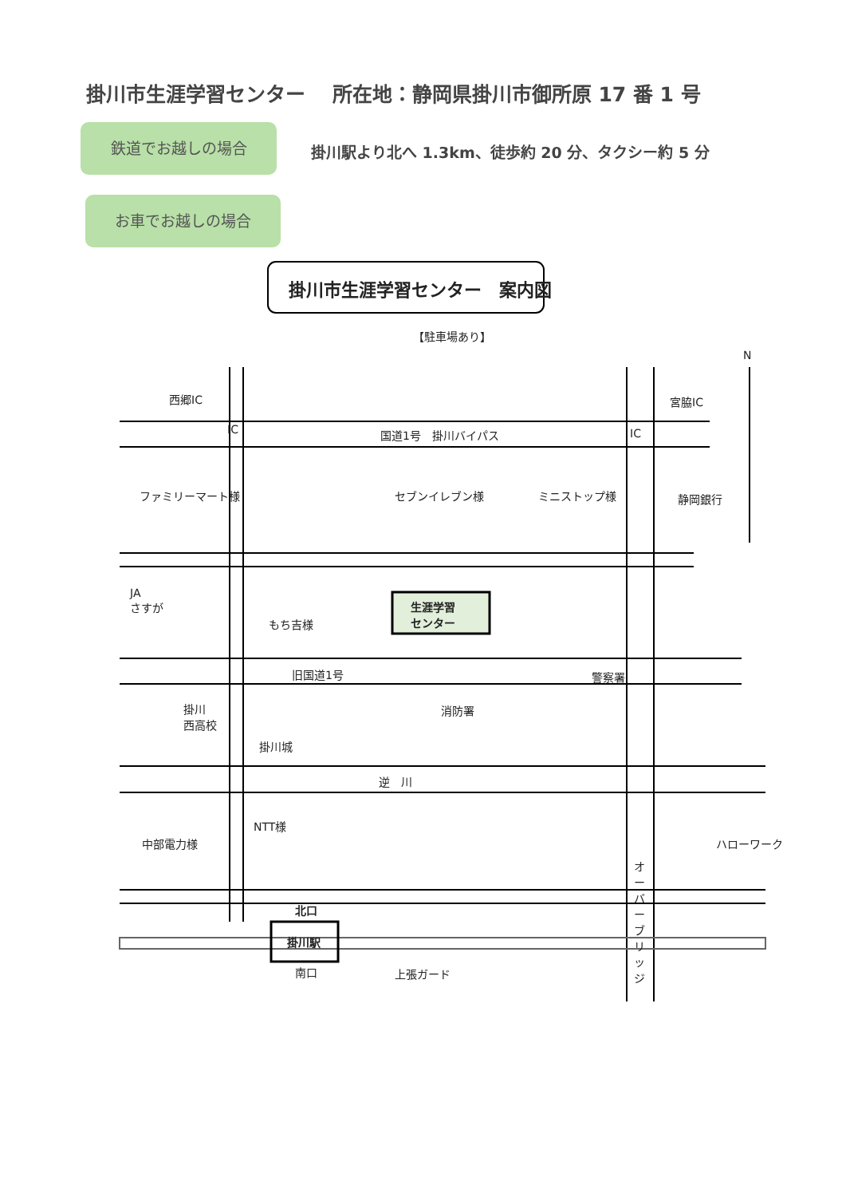掛川市生涯学習センター　 所在地：静岡県掛川市御所原 17 番 1 号
鉄道でお越しの場合
掛川駅より北へ 1.3km、徒歩約 20 分、タクシー約 5 分
お車でお越しの場合
掛川市生涯学習センター　案内図
【駐車場あり】
N
西郷IC
IC 国道1号　掛川バイパス IC
宮脇IC
ファミリーマート様 セブンイレブン様 ミニストップ様 静岡銀行
JA
さすが
もち吉様
生涯学習
センター
警察署
旧国道1号
掛川
西高校
消防署
掛川城
逆　川
NTT様
中部電力様 ハローワーク
北口
掛川駅
南口 上張ガード
オーバーブリッジ